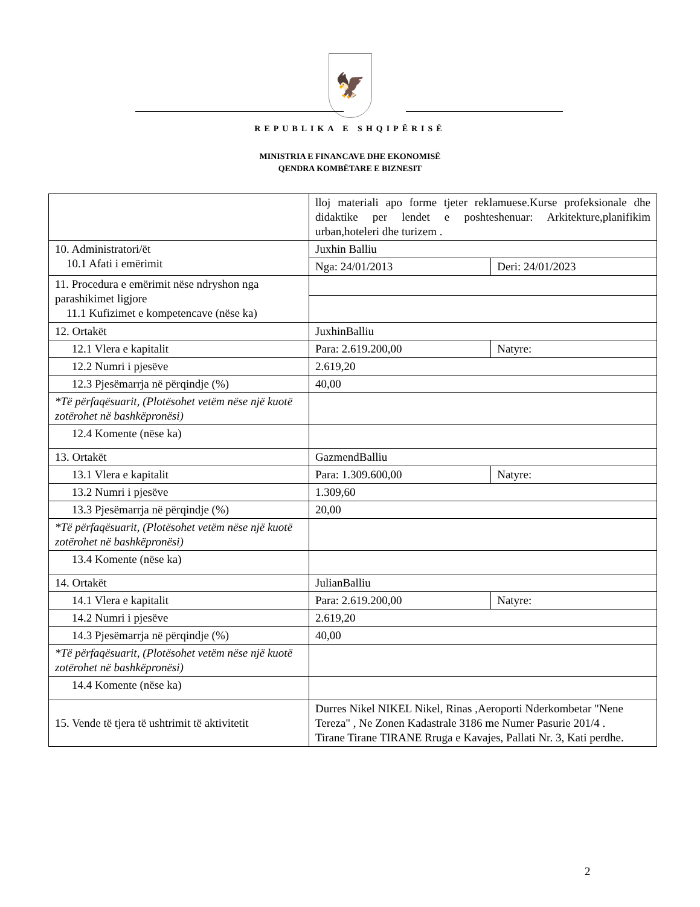🦅
REPUBLIKA E SHQIPËRISË
MINISTRIA E FINANCAVE DHE EKONOMISË
QENDRA KOMBËTARE E BIZNESIT
| | lloj materiali apo forme tjeter reklamuese.Kurse profeksionale dhe didaktike per lendet e poshteshenuar: Arkitekture,planifikim urban,hoteleri dhe turizem . | |
| 10. Administratori/ët 10.1 Afati i emërimit | Juxhin Balliu | |
| | Nga: 24/01/2013 | Deri: 24/01/2023 |
| 11. Procedura e emërimit nëse ndryshon nga parashikimet ligjore 11.1 Kufizimet e kompetencave (nëse ka) | | |
| 12. Ortakët | JuxhinBalliu | |
| 12.1 Vlera e kapitalit | Para: 2.619.200,00 | Natyre: |
| 12.2 Numri i pjesëve | 2.619,20 | |
| 12.3 Pjesëmarrja në përqindje (%) | 40,00 | |
| *Të përfaqësuarit, (Plotësohet vetëm nëse një kuotë zotërohet në bashkëpronësi) | | |
| 12.4 Komente (nëse ka) | | |
| 13. Ortakët | GazmendBalliu | |
| 13.1 Vlera e kapitalit | Para: 1.309.600,00 | Natyre: |
| 13.2 Numri i pjesëve | 1.309,60 | |
| 13.3 Pjesëmarrja në përqindje (%) | 20,00 | |
| *Të përfaqësuarit, (Plotësohet vetëm nëse një kuotë zotërohet në bashkëpronësi) | | |
| 13.4 Komente (nëse ka) | | |
| 14. Ortakët | JulianBalliu | |
| 14.1 Vlera e kapitalit | Para: 2.619.200,00 | Natyre: |
| 14.2 Numri i pjesëve | 2.619,20 | |
| 14.3 Pjesëmarrja në përqindje (%) | 40,00 | |
| *Të përfaqësuarit, (Plotësohet vetëm nëse një kuotë zotërohet në bashkëpronësi) | | |
| 14.4 Komente (nëse ka) | | |
| 15. Vende të tjera të ushtrimit të aktivitetit | Durres Nikel NIKEL Nikel, Rinas ,Aeroporti Nderkombetar "Nene Tereza" , Ne Zonen Kadastrale 3186 me Numer Pasurie 201/4 . Tirane Tirane TIRANE Rruga e Kavajes, Pallati Nr. 3, Kati perdhe. | |
2